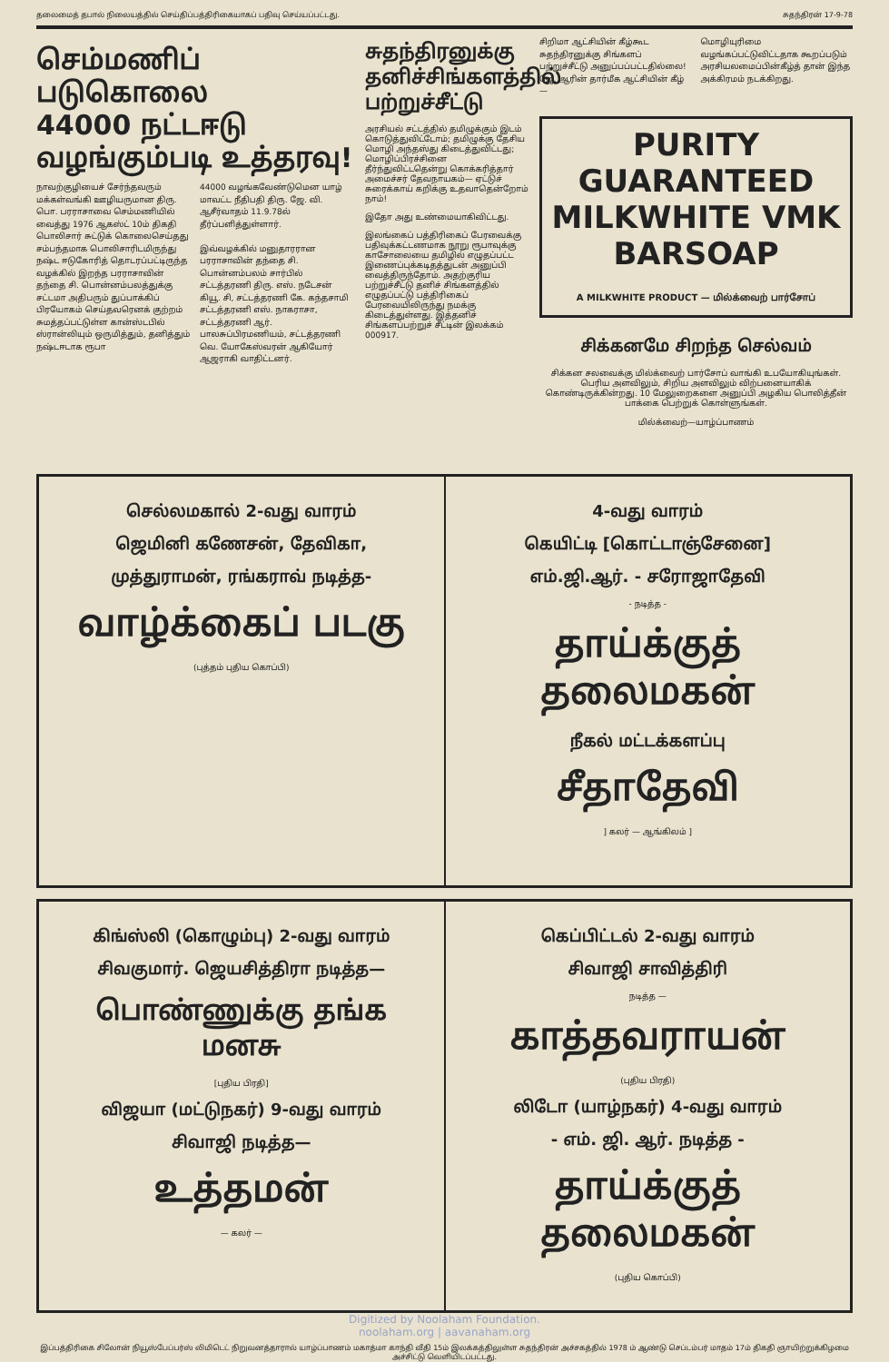தலைமைத் தபால் நிலையத்தில் செய்திப்பத்திரிகையாகப் பதிவு செய்யப்பட்டது. சுதந்திரன் 17-9-78
செம்மணிப் படுகொலை
44000 நட்டஈடு
வழங்கும்படி உத்தரவு!
நாவற்குழியைச் சேர்ந்தவரும் மக்கள்வங்கி ஊழியருமான திரு. பொ. பரராசாவை செம்மணியில் வைத்து 1976 ஆகஸ்ட் 10ம் திகதி பொலிசார் சுட்டுக் கொலைசெய்தது சம்பந்தமாக பொலிசாரிடமிருந்து நஷ்ட ஈடுகோரித் தொடரப்பட்டிருந்த வழக்கில் இறந்த பரராசாவின் தந்தை சி. பொன்னம்பலத்துக்கு சட்டமா அதிபரும் துப்பாக்கிப் பிரயோகம் செய்தவரெனக் குற்றம் சுமத்தப்பட்டுள்ள கான்ஸ்டபில் ஸ்ரான்லியும் ஒருமித்தும், தனித்தும் நஷ்டஈடாக ரூபா
44000 வழங்கவேண்டுமென யாழ் மாவட்ட நீதிபதி திரு. ஜே. வி. ஆசீர்வாதம் 11.9.78ல் தீர்ப்பளித்துள்ளார்.
இவ்வழக்கில் மனுதாரரான பரராசாவின் தந்தை சி. பொன்னம்பலம் சார்பில் சட்டத்தரணி திரு. எஸ். நடேசன் கியூ. சி, சட்டத்தரணி கே. கந்தசாமி சட்டத்தரணி எஸ். நாகராசா, சட்டத்தரணி ஆர். பாலசுப்பிரமணியம், சட்டத்தரணி வெ. யோகேஸ்வரன் ஆகியோர் ஆஜராகி வாதிட்டனர்.
சுதந்திரனுக்கு தனிச்சிங்களத்தில் பற்றுச்சீட்டு
அரசியல் சட்டத்தில் தமிழுக்கும் இடம் கொடுத்துவிட்டோம்; தமிழுக்கு தேசிய மொழி அந்தஸ்து கிடைத்துவிட்டது; மொழிப்பிரச்சினை தீர்ந்துவிட்டதென்று கொக்கரித்தார் அமைச்சர் தேவநாயகம்— ஏட்டுச் சுரைக்காய் கறிக்கு உதவாதென்றோம் நாம்!
இதோ அது உண்மையாகிவிட்டது.
இலங்கைப் பத்திரிகைப் பேரவைக்கு பதிவுக்கட்டணமாக நூறு ரூபாவுக்கு காசோலையை தமிழில் எழுதப்பட்ட இணைப்புக்கடிதத்துடன் அனுப்பி வைத்திருந்தோம். அதற்குரிய பற்றுச்சீட்டு தனிச் சிங்களத்தில் எழுதப்பட்டு பத்திரிகைப் பேரவையிலிருந்து நமக்கு கிடைத்துள்ளது. இத்தனிச் சிங்களப்பற்றுச் சீட்டின் இலக்கம் 000917.
சிறிமா ஆட்சியின் கீழ்கூட சுதந்திரனுக்கு சிங்களப் பற்றுச்சீட்டு அனுப்பப்பட்டதில்லை! ஜே. ஆரின் தார்மீக ஆட்சியின் கீழ்—
மொழியுரிமை வழங்கப்பட்டுவிட்டதாக கூறப்படும் அரசியலமைப்பின்கீழ்த் தான் இந்த அக்கிரமம் நடக்கிறது.
PURITY GUARANTEED
MILKWHITE VMK BARSOAP
A MILKWHITE PRODUCT — மில்க்வைற் பார்சோப்
சிக்கனமே சிறந்த செல்வம்
சிக்கன சலவைக்கு மில்க்வைற் பார்சோப் வாங்கி உபயோகியுங்கள்.
பெரிய அளவிலும், சிறிய அளவிலும் விற்பனையாகிக் கொண்டிருக்கின்றது. 10 மேலுறைகளை அனுப்பி அழகிய பொலித்தீன் பாக்கை பெற்றுக் கொள்ளுங்கள்.
மில்க்வைற்—யாழ்ப்பாணம்
செல்லமகால் 2-வது வாரம்
ஜெமினி கணேசன், தேவிகா,
முத்துராமன், ரங்கராவ் நடித்த-
வாழ்க்கைப் படகு
(புத்தம் புதிய கொப்பி)
4-வது வாரம்
கெயிட்டி [கொட்டாஞ்சேனை]
எம்.ஜி.ஆர். - சரோஜாதேவி
- நடித்த -
தாய்க்குத் தலைமகன்
நீகல் மட்டக்களப்பு
சீதாதேவி
] கலர் — ஆங்கிலம் ]
கிங்ஸ்லி (கொழும்பு) 2-வது வாரம்
சிவகுமார். ஜெயசித்திரா நடித்த—
பொண்ணுக்கு தங்க மனசு
[புதிய பிரதி]
விஜயா (மட்டுநகர்) 9-வது வாரம்
சிவாஜி நடித்த—
உத்தமன்
— கலர் —
கெப்பிட்டல் 2-வது வாரம்
சிவாஜி சாவித்திரி
நடித்த —
காத்தவராயன்
(புதிய பிரதி)
லிடோ (யாழ்நகர்) 4-வது வாரம்
- எம். ஜி. ஆர். நடித்த -
தாய்க்குத் தலைமகன்
(புதிய கொப்பி)
Digitized by Noolaham Foundation.
noolaham.org | aavanaham.org
இப்பத்திரிகை சிலோன் நியூஸ்பேப்பர்ஸ் லிமிடெட் நிறுவனத்தாரால் யாழ்ப்பாணம் மகாத்மா காந்தி வீதி 15ம் இலக்கத்திலுள்ள சுதந்திரன் அச்சகத்தில் 1978 ம் ஆண்டு செப்டம்பர் மாதம் 17ம் திகதி ஞாயிற்றுக்கிழமை அச்சிட்டு வெளியிடப்பட்டது.